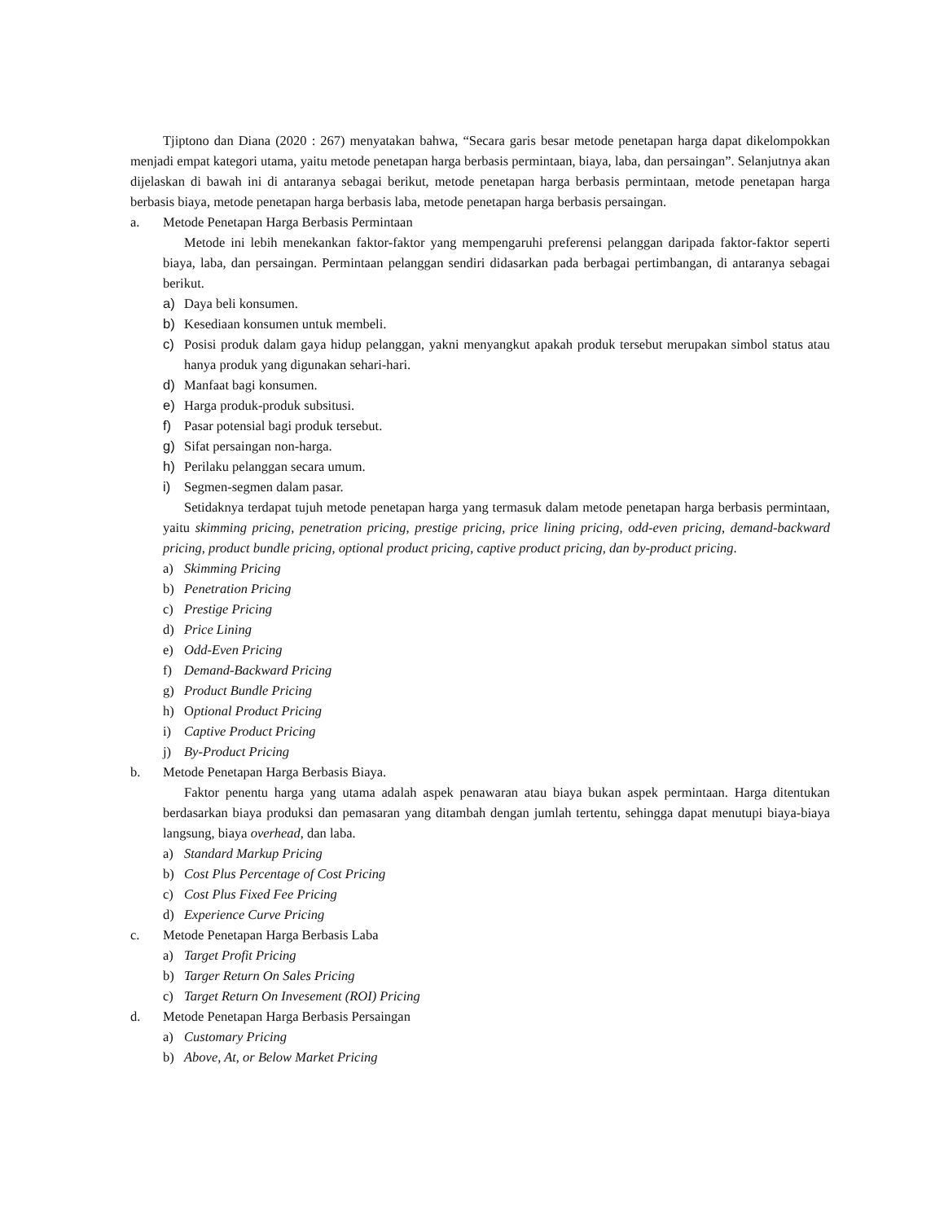Tjiptono dan Diana (2020 : 267) menyatakan bahwa, “Secara garis besar metode penetapan harga dapat dikelompokkan menjadi empat kategori utama, yaitu metode penetapan harga berbasis permintaan, biaya, laba, dan persaingan”. Selanjutnya akan dijelaskan di bawah ini di antaranya sebagai berikut, metode penetapan harga berbasis permintaan, metode penetapan harga berbasis biaya, metode penetapan harga berbasis laba, metode penetapan harga berbasis persaingan.
a. Metode Penetapan Harga Berbasis Permintaan
Metode ini lebih menekankan faktor-faktor yang mempengaruhi preferensi pelanggan daripada faktor-faktor seperti biaya, laba, dan persaingan. Permintaan pelanggan sendiri didasarkan pada berbagai pertimbangan, di antaranya sebagai berikut.
a) Daya beli konsumen.
b) Kesediaan konsumen untuk membeli.
c) Posisi produk dalam gaya hidup pelanggan, yakni menyangkut apakah produk tersebut merupakan simbol status atau hanya produk yang digunakan sehari-hari.
d) Manfaat bagi konsumen.
e) Harga produk-produk subsitusi.
f) Pasar potensial bagi produk tersebut.
g) Sifat persaingan non-harga.
h) Perilaku pelanggan secara umum.
i) Segmen-segmen dalam pasar.
Setidaknya terdapat tujuh metode penetapan harga yang termasuk dalam metode penetapan harga berbasis permintaan, yaitu skimming pricing, penetration pricing, prestige pricing, price lining pricing, odd-even pricing, demand-backward pricing, product bundle pricing, optional product pricing, captive product pricing, dan by-product pricing.
a) Skimming Pricing
b) Penetration Pricing
c) Prestige Pricing
d) Price Lining
e) Odd-Even Pricing
f) Demand-Backward Pricing
g) Product Bundle Pricing
h) Optional Product Pricing
i) Captive Product Pricing
j) By-Product Pricing
b. Metode Penetapan Harga Berbasis Biaya.
Faktor penentu harga yang utama adalah aspek penawaran atau biaya bukan aspek permintaan. Harga ditentukan berdasarkan biaya produksi dan pemasaran yang ditambah dengan jumlah tertentu, sehingga dapat menutupi biaya-biaya langsung, biaya overhead, dan laba.
a) Standard Markup Pricing
b) Cost Plus Percentage of Cost Pricing
c) Cost Plus Fixed Fee Pricing
d) Experience Curve Pricing
c. Metode Penetapan Harga Berbasis Laba
a) Target Profit Pricing
b) Targer Return On Sales Pricing
c) Target Return On Invesement (ROI) Pricing
d. Metode Penetapan Harga Berbasis Persaingan
a) Customary Pricing
b) Above, At, or Below Market Pricing